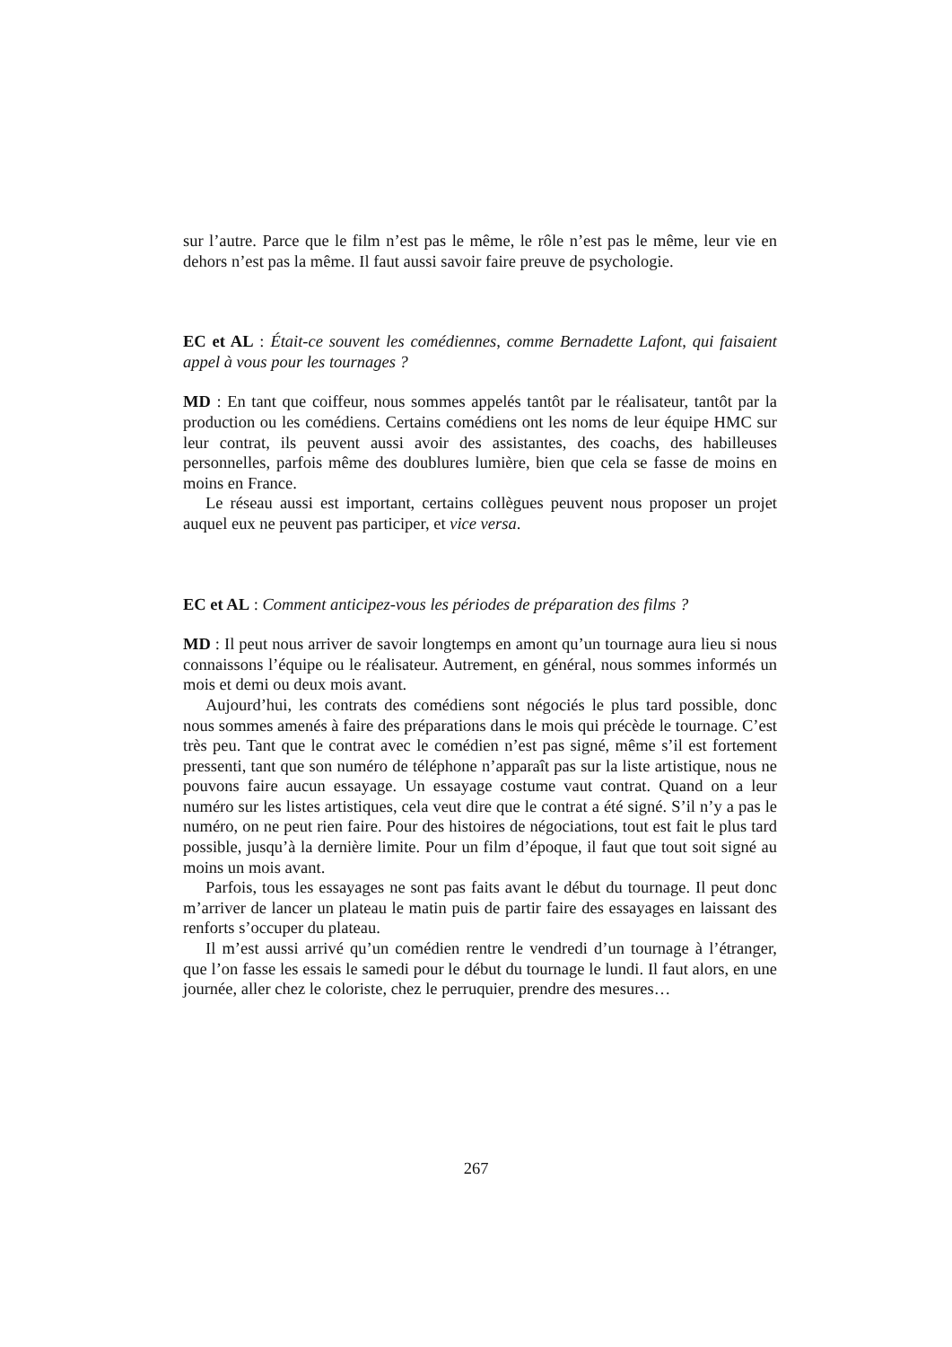sur l’autre. Parce que le film n’est pas le même, le rôle n’est pas le même, leur vie en dehors n’est pas la même. Il faut aussi savoir faire preuve de psychologie.
EC et AL : Était-ce souvent les comédiennes, comme Bernadette Lafont, qui faisaient appel à vous pour les tournages ?
MD : En tant que coiffeur, nous sommes appelés tantôt par le réalisateur, tantôt par la production ou les comédiens. Certains comédiens ont les noms de leur équipe HMC sur leur contrat, ils peuvent aussi avoir des assistantes, des coachs, des habilleuses personnelles, parfois même des doublures lumière, bien que cela se fasse de moins en moins en France.
Le réseau aussi est important, certains collègues peuvent nous proposer un projet auquel eux ne peuvent pas participer, et vice versa.
EC et AL : Comment anticipez-vous les périodes de préparation des films ?
MD : Il peut nous arriver de savoir longtemps en amont qu’un tournage aura lieu si nous connaissons l’équipe ou le réalisateur. Autrement, en général, nous sommes informés un mois et demi ou deux mois avant.
Aujourd’hui, les contrats des comédiens sont négociés le plus tard possible, donc nous sommes amenés à faire des préparations dans le mois qui précède le tournage. C’est très peu. Tant que le contrat avec le comédien n’est pas signé, même s’il est fortement pressenti, tant que son numéro de téléphone n’apparaît pas sur la liste artistique, nous ne pouvons faire aucun essayage. Un essayage costume vaut contrat. Quand on a leur numéro sur les listes artistiques, cela veut dire que le contrat a été signé. S’il n’y a pas le numéro, on ne peut rien faire. Pour des histoires de négociations, tout est fait le plus tard possible, jusqu’à la dernière limite. Pour un film d’époque, il faut que tout soit signé au moins un mois avant.
Parfois, tous les essayages ne sont pas faits avant le début du tournage. Il peut donc m’arriver de lancer un plateau le matin puis de partir faire des essayages en laissant des renforts s’occuper du plateau.
Il m’est aussi arrivé qu’un comédien rentre le vendredi d’un tournage à l’étranger, que l’on fasse les essais le samedi pour le début du tournage le lundi. Il faut alors, en une journée, aller chez le coloriste, chez le perruquier, prendre des mesures…
267